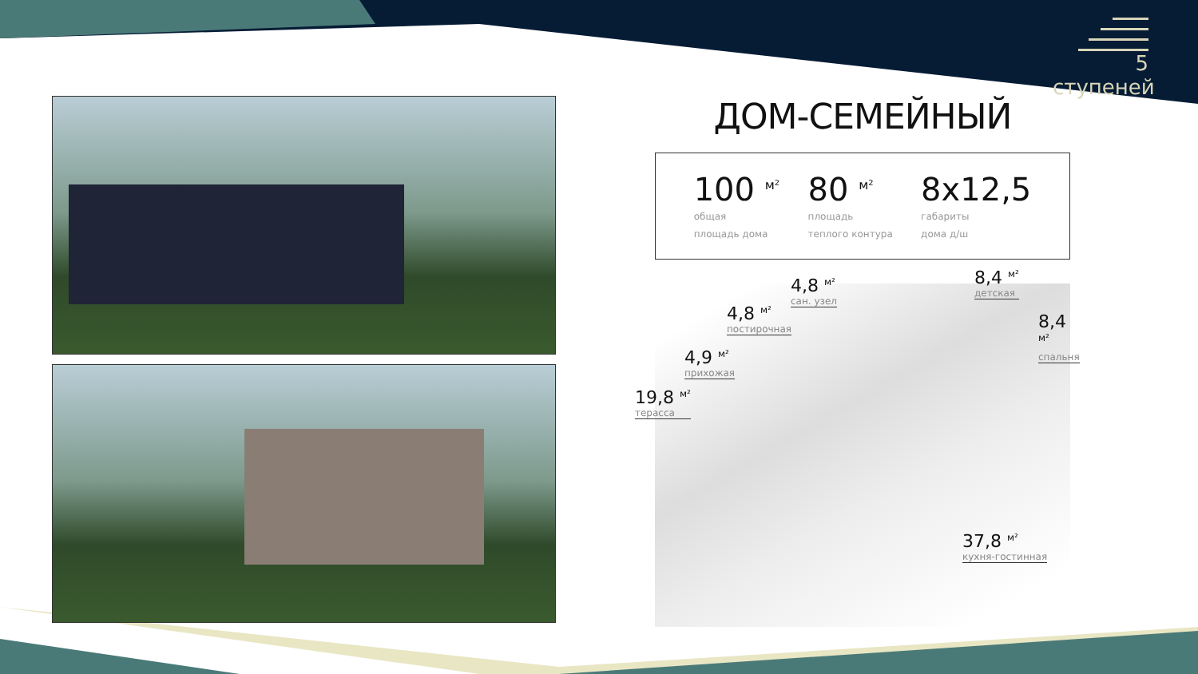5 ступеней
ДОМ-СЕМЕЙНЫЙ
100 <sup>м²</sup>
общая
площадь дома
80 <sup>м²</sup>
площадь
теплого контура
8x12,5
габариты
дома д/ш
4,8 <sup>м²</sup>
сан. узел
8,4 <sup>м²</sup>
детская
4,8 <sup>м²</sup>
постирочная
8,4 <sup>м²</sup>
спальня
4,9 <sup>м²</sup>
прихожая
19,8 <sup>м²</sup>
терасса
37,8 <sup>м²</sup>
кухня-гостинная